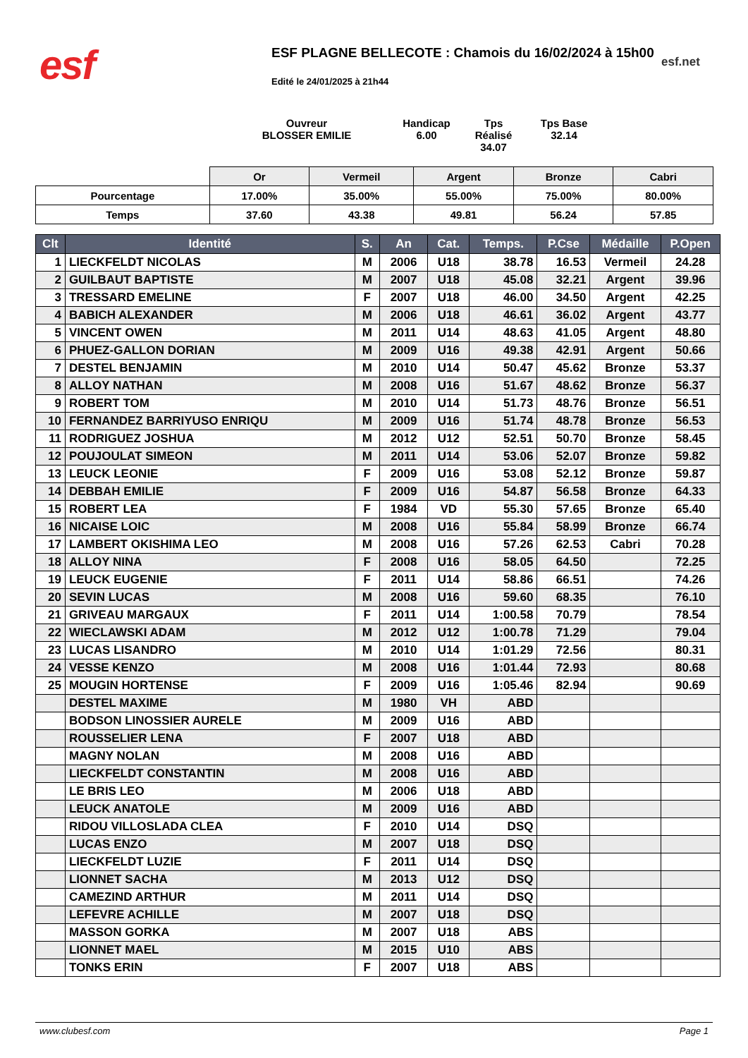esf
ESF PLAGNE BELLECOTE : Chamois du 16/02/2024 à 15h00
esf.net
Edité le 24/01/2025 à 21h44
Ouvreur
BLOSSER EMILIE
Handicap
6.00
Tps Réalisé
34.07
Tps Base
32.14
| | Or | Vermeil | Argent | Bronze | Cabri |
| Pourcentage | 17.00% | 35.00% | 55.00% | 75.00% | 80.00% |
| Temps | 37.60 | 43.38 | 49.81 | 56.24 | 57.85 |
| Clt | Identité | S. | An | Cat. | Temps. | P.Cse | Médaille | P.Open |
| --- | --- | --- | --- | --- | --- | --- | --- | --- |
| 1 | LIECKFELDT NICOLAS | M | 2006 | U18 | 38.78 | 16.53 | Vermeil | 24.28 |
| 2 | GUILBAUT BAPTISTE | M | 2007 | U18 | 45.08 | 32.21 | Argent | 39.96 |
| 3 | TRESSARD EMELINE | F | 2007 | U18 | 46.00 | 34.50 | Argent | 42.25 |
| 4 | BABICH ALEXANDER | M | 2006 | U18 | 46.61 | 36.02 | Argent | 43.77 |
| 5 | VINCENT OWEN | M | 2011 | U14 | 48.63 | 41.05 | Argent | 48.80 |
| 6 | PHUEZ-GALLON DORIAN | M | 2009 | U16 | 49.38 | 42.91 | Argent | 50.66 |
| 7 | DESTEL BENJAMIN | M | 2010 | U14 | 50.47 | 45.62 | Bronze | 53.37 |
| 8 | ALLOY NATHAN | M | 2008 | U16 | 51.67 | 48.62 | Bronze | 56.37 |
| 9 | ROBERT TOM | M | 2010 | U14 | 51.73 | 48.76 | Bronze | 56.51 |
| 10 | FERNANDEZ BARRIYUSO ENRIQU | M | 2009 | U16 | 51.74 | 48.78 | Bronze | 56.53 |
| 11 | RODRIGUEZ JOSHUA | M | 2012 | U12 | 52.51 | 50.70 | Bronze | 58.45 |
| 12 | POUJOULAT SIMEON | M | 2011 | U14 | 53.06 | 52.07 | Bronze | 59.82 |
| 13 | LEUCK LEONIE | F | 2009 | U16 | 53.08 | 52.12 | Bronze | 59.87 |
| 14 | DEBBAH EMILIE | F | 2009 | U16 | 54.87 | 56.58 | Bronze | 64.33 |
| 15 | ROBERT LEA | F | 1984 | VD | 55.30 | 57.65 | Bronze | 65.40 |
| 16 | NICAISE LOIC | M | 2008 | U16 | 55.84 | 58.99 | Bronze | 66.74 |
| 17 | LAMBERT OKISHIMA LEO | M | 2008 | U16 | 57.26 | 62.53 | Cabri | 70.28 |
| 18 | ALLOY NINA | F | 2008 | U16 | 58.05 | 64.50 | | 72.25 |
| 19 | LEUCK EUGENIE | F | 2011 | U14 | 58.86 | 66.51 | | 74.26 |
| 20 | SEVIN LUCAS | M | 2008 | U16 | 59.60 | 68.35 | | 76.10 |
| 21 | GRIVEAU MARGAUX | F | 2011 | U14 | 1:00.58 | 70.79 | | 78.54 |
| 22 | WIECLAWSKI ADAM | M | 2012 | U12 | 1:00.78 | 71.29 | | 79.04 |
| 23 | LUCAS LISANDRO | M | 2010 | U14 | 1:01.29 | 72.56 | | 80.31 |
| 24 | VESSE KENZO | M | 2008 | U16 | 1:01.44 | 72.93 | | 80.68 |
| 25 | MOUGIN HORTENSE | F | 2009 | U16 | 1:05.46 | 82.94 | | 90.69 |
| | DESTEL MAXIME | M | 1980 | VH | ABD | | | |
| | BODSON LINOSSIER AURELE | M | 2009 | U16 | ABD | | | |
| | ROUSSELIER LENA | F | 2007 | U18 | ABD | | | |
| | MAGNY NOLAN | M | 2008 | U16 | ABD | | | |
| | LIECKFELDT CONSTANTIN | M | 2008 | U16 | ABD | | | |
| | LE BRIS LEO | M | 2006 | U18 | ABD | | | |
| | LEUCK ANATOLE | M | 2009 | U16 | ABD | | | |
| | RIDOU VILLOSLADA CLEA | F | 2010 | U14 | DSQ | | | |
| | LUCAS ENZO | M | 2007 | U18 | DSQ | | | |
| | LIECKFELDT LUZIE | F | 2011 | U14 | DSQ | | | |
| | LIONNET SACHA | M | 2013 | U12 | DSQ | | | |
| | CAMEZIND ARTHUR | M | 2011 | U14 | DSQ | | | |
| | LEFEVRE ACHILLE | M | 2007 | U18 | DSQ | | | |
| | MASSON GORKA | M | 2007 | U18 | ABS | | | |
| | LIONNET MAEL | M | 2015 | U10 | ABS | | | |
| | TONKS ERIN | F | 2007 | U18 | ABS | | | |
www.clubesf.com Page 1